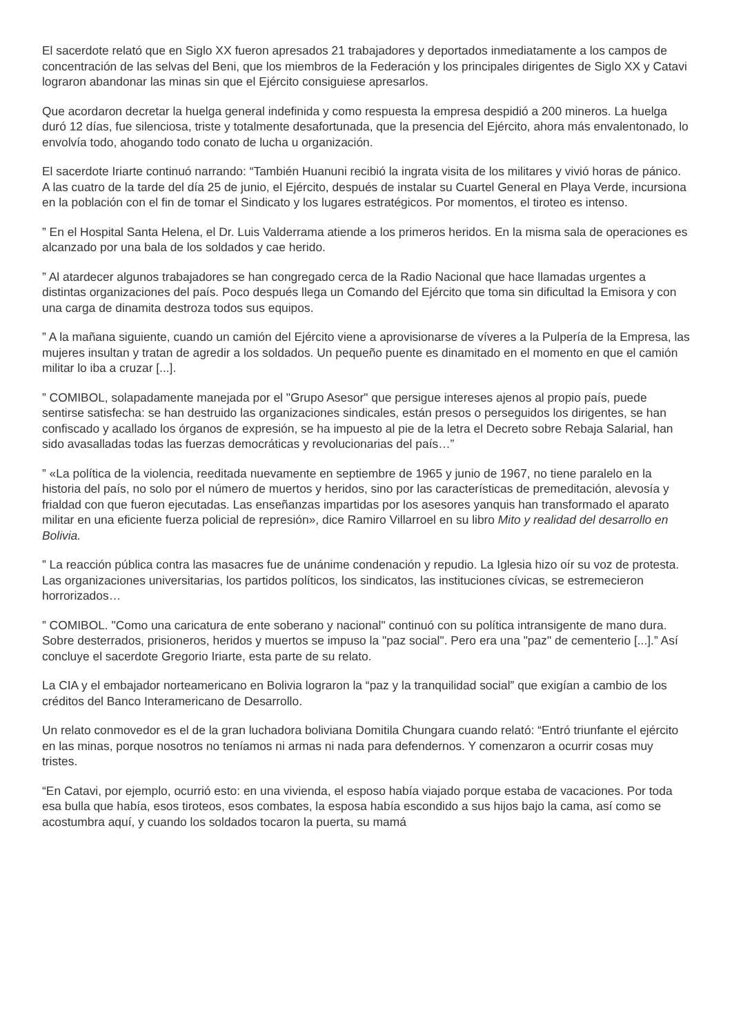El sacerdote relató que en Siglo XX fueron apresados 21 trabajadores y deportados inmediatamente a los campos de concentración de las selvas del Beni, que los miembros de la Federación y los principales dirigentes de Siglo XX y Catavi lograron abandonar las minas sin que el Ejército consiguiese apresarlos.
Que acordaron decretar la huelga general indefinida y como respuesta la empresa despidió a 200 mineros. La huelga duró 12 días, fue silenciosa, triste y totalmente desafortunada, que la presencia del Ejército, ahora más envalentonado, lo envolvía todo, ahogando todo conato de lucha u organización.
El sacerdote Iriarte continuó narrando: “También Huanuni recibió la ingrata visita de los militares y vivió horas de pánico. A las cuatro de la tarde del día 25 de junio, el Ejército, después de instalar su Cuartel General en Playa Verde, incursiona en la población con el fin de tomar el Sindicato y los lugares estratégicos. Por momentos, el tiroteo es intenso.
” En el Hospital Santa Helena, el Dr. Luis Valderrama atiende a los primeros heridos. En la misma sala de operaciones es alcanzado por una bala de los soldados y cae herido.
” Al atardecer algunos trabajadores se han congregado cerca de la Radio Nacional que hace llamadas urgentes a distintas organizaciones del país. Poco después llega un Comando del Ejército que toma sin dificultad la Emisora y con una carga de dinamita destroza todos sus equipos.
” A la mañana siguiente, cuando un camión del Ejército viene a aprovisionarse de víveres a la Pulpería de la Empresa, las mujeres insultan y tratan de agredir a los soldados. Un pequeño puente es dinamitado en el momento en que el camión militar lo iba a cruzar [...].
” COMIBOL, solapadamente manejada por el "Grupo Asesor" que persigue intereses ajenos al propio país, puede sentirse satisfecha: se han destruido las organizaciones sindicales, están presos o perseguidos los dirigentes, se han confiscado y acallado los órganos de expresión, se ha impuesto al pie de la letra el Decreto sobre Rebaja Salarial, han sido avasalladas todas las fuerzas democráticas y revolucionarias del país…”
” «La política de la violencia, reeditada nuevamente en septiembre de 1965 y junio de 1967, no tiene paralelo en la historia del país, no solo por el número de muertos y heridos, sino por las características de premeditación, alevosía y frialdad con que fueron ejecutadas. Las enseñanzas impartidas por los asesores yanquis han transformado el aparato militar en una eficiente fuerza policial de represión», dice Ramiro Villarroel en su libro Mito y realidad del desarrollo en Bolivia.
” La reacción pública contra las masacres fue de unánime condenación y repudio. La Iglesia hizo oír su voz de protesta. Las organizaciones universitarias, los partidos políticos, los sindicatos, las instituciones cívicas, se estremecieron horrorizados…
” COMIBOL. "Como una caricatura de ente soberano y nacional" continuó con su política intransigente de mano dura. Sobre desterrados, prisioneros, heridos y muertos se impuso la "paz social". Pero era una "paz" de cementerio [...].” Así concluye el sacerdote Gregorio Iriarte, esta parte de su relato.
La CIA y el embajador norteamericano en Bolivia lograron la “paz y la tranquilidad social” que exigían a cambio de los créditos del Banco Interamericano de Desarrollo.
Un relato conmovedor es el de la gran luchadora boliviana Domitila Chungara cuando relató: “Entró triunfante el ejército en las minas, porque nosotros no teníamos ni armas ni nada para defendernos. Y comenzaron a ocurrir cosas muy tristes.
“En Catavi, por ejemplo, ocurrió esto: en una vivienda, el esposo había viajado porque estaba de vacaciones. Por toda esa bulla que había, esos tiroteos, esos combates, la esposa había escondido a sus hijos bajo la cama, así como se acostumbra aquí, y cuando los soldados tocaron la puerta, su mamá